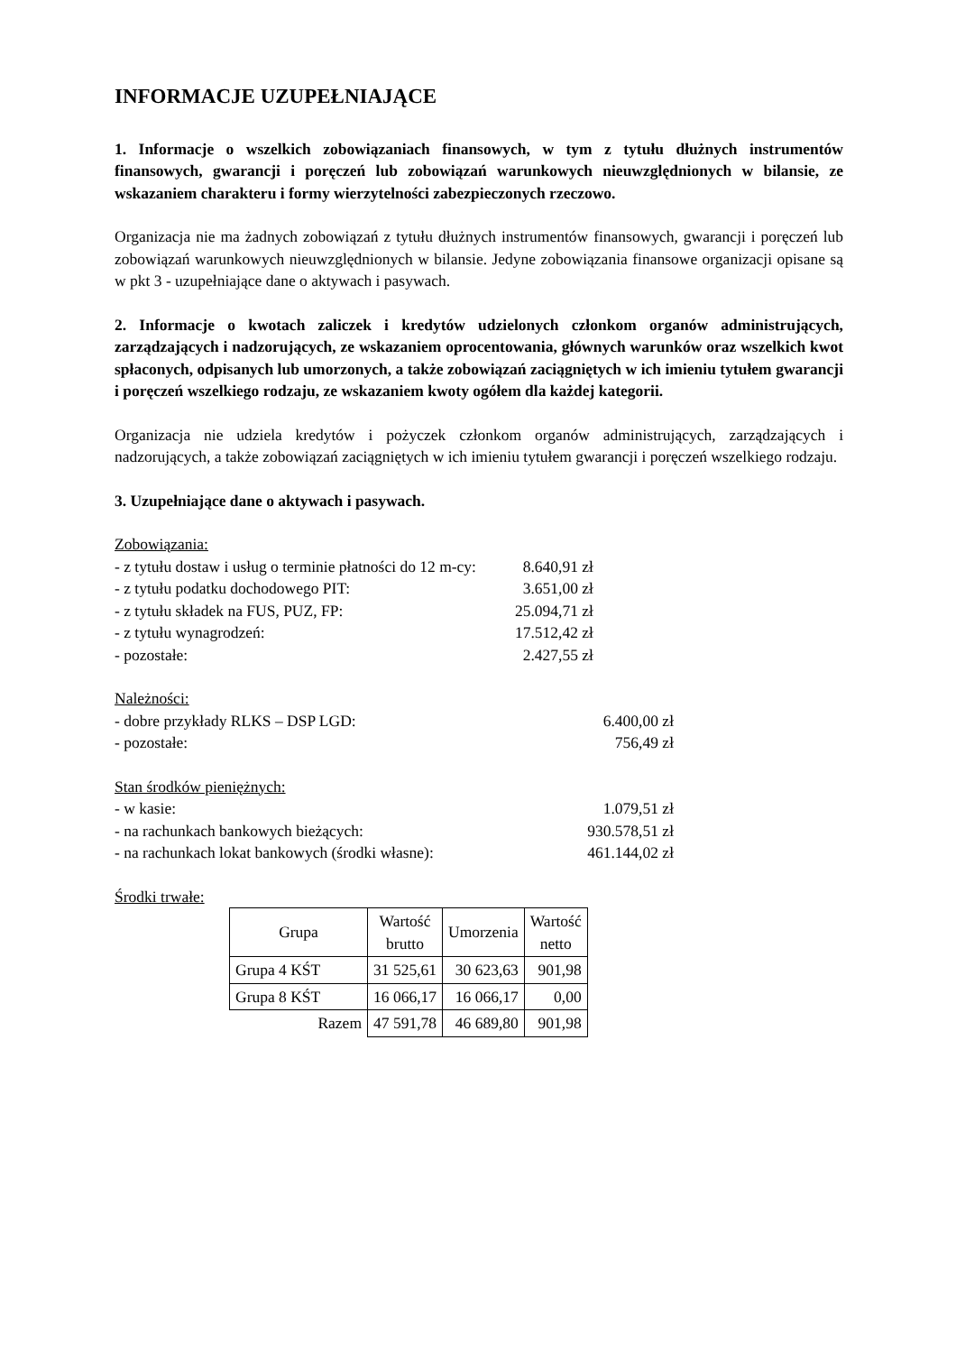INFORMACJE UZUPEŁNIAJĄCE
1. Informacje o wszelkich zobowiązaniach finansowych, w tym z tytułu dłużnych instrumentów finansowych, gwarancji i poręczeń lub zobowiązań warunkowych nieuwzględnionych w bilansie, ze wskazaniem charakteru i formy wierzytelności zabezpieczonych rzeczowo.
Organizacja nie ma żadnych zobowiązań z tytułu dłużnych instrumentów finansowych, gwarancji i poręczeń lub zobowiązań warunkowych nieuwzględnionych w bilansie. Jedyne zobowiązania finansowe organizacji opisane są w pkt 3 - uzupełniające dane o aktywach i pasywach.
2. Informacje o kwotach zaliczek i kredytów udzielonych członkom organów administrujących, zarządzających i nadzorujących, ze wskazaniem oprocentowania, głównych warunków oraz wszelkich kwot spłaconych, odpisanych lub umorzonych, a także zobowiązań zaciągniętych w ich imieniu tytułem gwarancji i poręczeń wszelkiego rodzaju, ze wskazaniem kwoty ogółem dla każdej kategorii.
Organizacja nie udziela kredytów i pożyczek członkom organów administrujących, zarządzających i nadzorujących, a także zobowiązań zaciągniętych w ich imieniu tytułem gwarancji i poręczeń wszelkiego rodzaju.
3. Uzupełniające dane o aktywach i pasywach.
| Zobowiązania: | |
| - z tytułu dostaw i usług o terminie płatności do 12 m-cy: | 8.640,91 zł |
| - z tytułu podatku dochodowego PIT: | 3.651,00 zł |
| - z tytułu składek na FUS, PUZ, FP: | 25.094,71 zł |
| - z tytułu wynagrodzeń: | 17.512,42 zł |
| - pozostałe: | 2.427,55 zł |
| Należności: | |
| - dobre przykłady RLKS – DSP LGD: | 6.400,00 zł |
| - pozostałe: | 756,49 zł |
| Stan środków pieniężnych: | |
| - w kasie: | 1.079,51 zł |
| - na rachunkach bankowych bieżących: | 930.578,51 zł |
| - na rachunkach lokat bankowych (środki własne): | 461.144,02 zł |
Środki trwałe:
| Grupa | Wartość brutto | Umorzenia | Wartość netto |
| --- | --- | --- | --- |
| Grupa 4 KŚT | 31 525,61 | 30 623,63 | 901,98 |
| Grupa 8 KŚT | 16 066,17 | 16 066,17 | 0,00 |
| Razem | 47 591,78 | 46 689,80 | 901,98 |